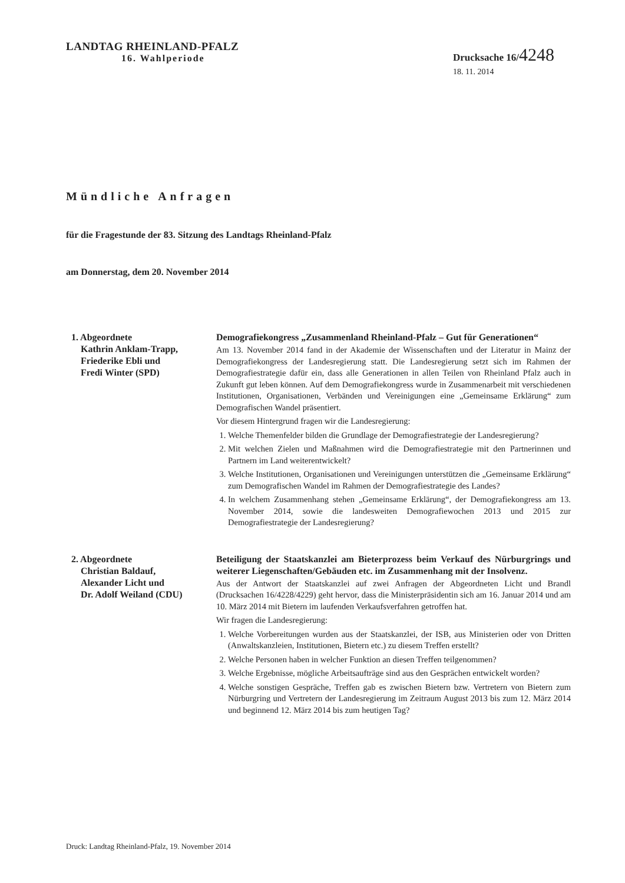LANDTAG RHEINLAND-PFALZ
16. Wahlperiode
Drucksache 16/4248
18. 11. 2014
Mündliche Anfragen
für die Fragestunde der 83. Sitzung des Landtags Rheinland-Pfalz
am Donnerstag, dem 20. November 2014
1. Abgeordnete
Kathrin Anklam-Trapp,
Friederike Ebli und
Fredi Winter (SPD)
Demografiekongress „Zusammenland Rheinland-Pfalz – Gut für Generationen“
Am 13. November 2014 fand in der Akademie der Wissenschaften und der Literatur in Mainz der Demografiekongress der Landesregierung statt. Die Landesregierung setzt sich im Rahmen der Demografiestrategie dafür ein, dass alle Generationen in allen Teilen von Rheinland Pfalz auch in Zukunft gut leben können. Auf dem Demografiekongress wurde in Zusammenarbeit mit verschiedenen Institutionen, Organisationen, Verbänden und Vereinigungen eine „Gemeinsame Erklärung“ zum Demografischen Wandel präsentiert.
Vor diesem Hintergrund fragen wir die Landesregierung:
1. Welche Themenfelder bilden die Grundlage der Demografiestrategie der Landesregierung?
2. Mit welchen Zielen und Maßnahmen wird die Demografiestrategie mit den Partnerinnen und Partnern im Land weiterentwickelt?
3. Welche Institutionen, Organisationen und Vereinigungen unterstützen die „Gemeinsame Erklärung“ zum Demografischen Wandel im Rahmen der Demografiestrategie des Landes?
4. In welchem Zusammenhang stehen „Gemeinsame Erklärung“, der Demografiekongress am 13. November 2014, sowie die landesweiten Demografiewochen 2013 und 2015 zur Demografiestrategie der Landesregierung?
2. Abgeordnete
Christian Baldauf,
Alexander Licht und
Dr. Adolf Weiland (CDU)
Beteiligung der Staatskanzlei am Bieterprozess beim Verkauf des Nürburgrings und weiterer Liegenschaften/Gebäuden etc. im Zusammenhang mit der Insolvenz.
Aus der Antwort der Staatskanzlei auf zwei Anfragen der Abgeordneten Licht und Brandl (Drucksachen 16/4228/4229) geht hervor, dass die Ministerpräsidentin sich am 16. Januar 2014 und am 10. März 2014 mit Bietern im laufenden Verkaufsverfahren getroffen hat.
Wir fragen die Landesregierung:
1. Welche Vorbereitungen wurden aus der Staatskanzlei, der ISB, aus Ministerien oder von Dritten (Anwaltskanzleien, Institutionen, Bietern etc.) zu diesem Treffen erstellt?
2. Welche Personen haben in welcher Funktion an diesen Treffen teilgenommen?
3. Welche Ergebnisse, mögliche Arbeitsaufträge sind aus den Gesprächen entwickelt worden?
4. Welche sonstigen Gespräche, Treffen gab es zwischen Bietern bzw. Vertretern von Bietern zum Nürburgring und Vertretern der Landesregierung im Zeitraum August 2013 bis zum 12. März 2014 und beginnend 12. März 2014 bis zum heutigen Tag?
Druck: Landtag Rheinland-Pfalz, 19. November 2014